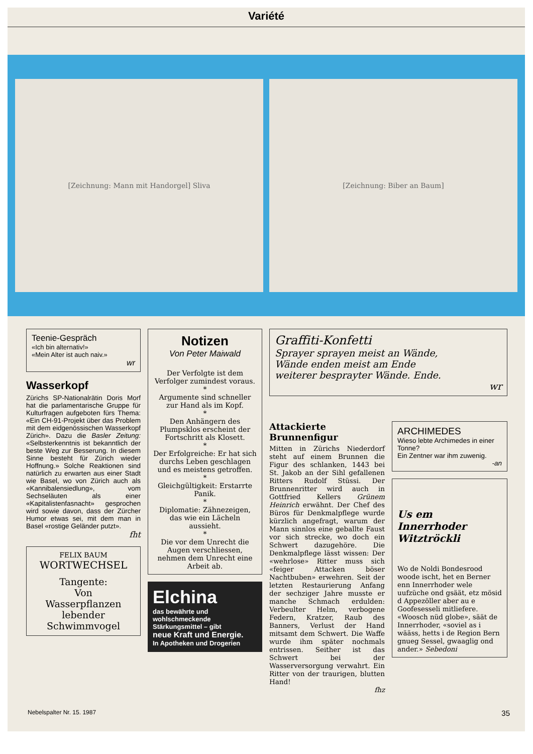Variété
[Zeichnung: Mann mit Handorgel] Sliva
[Zeichnung: Biber an Baum]
Teenie-Gespräch
«Ich bin alternativ!»
«Mein Alter ist auch naiv.»
wr
Wasserkopf
Zürichs SP-Nationalrätin Doris Morf hat die parlamentarische Gruppe für Kulturfragen aufgeboten fürs Thema: «Ein CH-91-Projekt über das Problem mit dem eidgenössischen Wasserkopf Zürich». Dazu die Basler Zeitung: «Selbsterkenntnis ist bekanntlich der beste Weg zur Besserung. In diesem Sinne besteht für Zürich wieder Hoffnung.» Solche Reaktionen sind natürlich zu erwarten aus einer Stadt wie Basel, wo von Zürich auch als «Kannibalensiedlung», vom Sechseläuten als einer «Kapitalistenfasnacht» gesprochen wird sowie davon, dass der Zürcher Humor etwas sei, mit dem man in Basel «rostige Geländer putzt».
fht
FELIX BAUM
WORTWECHSEL
Tangente:
Von
Wasserpflanzen
lebender
Schwimmvogel
Notizen
Von Peter Maiwald
Der Verfolgte ist dem Verfolger zumindest voraus.
*
Argumente sind schneller zur Hand als im Kopf.
*
Den Anhängern des Plumpsklos erscheint der Fortschritt als Klosett.
*
Der Erfolgreiche: Er hat sich durchs Leben geschlagen und es meistens getroffen.
*
Gleichgültigkeit: Erstarrte Panik.
*
Diplomatie: Zähnezeigen, das wie ein Lächeln aussieht.
*
Die vor dem Unrecht die Augen verschliessen, nehmen dem Unrecht eine Arbeit ab.
Elchina
das bewährte und wohlschmeckende Stärkungsmittel – gibt
neue Kraft und Energie.
In Apotheken und Drogerien
Graffiti-Konfetti
Sprayer sprayen meist an Wände,
Wände enden meist am Ende
weiterer besprayter Wände. Ende.
wr
Attackierte Brunnenfigur
Mitten in Zürichs Niederdorf steht auf einem Brunnen die Figur des schlanken, 1443 bei St. Jakob an der Sihl gefallenen Ritters Rudolf Stüssi. Der Brunnenritter wird auch in Gottfried Kellers Grünem Heinrich erwähnt. Der Chef des Büros für Denkmalpflege wurde kürzlich angefragt, warum der Mann sinnlos eine geballte Faust vor sich strecke, wo doch ein Schwert dazugehöre. Die Denkmalpflege lässt wissen: Der «wehrlose» Ritter muss sich «feiger Attacken böser Nachtbuben» erwehren. Seit der letzten Restaurierung Anfang der sechziger Jahre musste er manche Schmach erdulden: Verbeulter Helm, verbogene Federn, Kratzer, Raub des Banners, Verlust der Hand mitsamt dem Schwert. Die Waffe wurde ihm später nochmals entrissen. Seither ist das Schwert bei der Wasserversorgung verwahrt. Ein Ritter von der traurigen, blutten Hand!
fhz
ARCHIMEDES
Wieso lebte Archimedes in einer Tonne?
Ein Zentner war ihm zuwenig.
-an
Us em
Innerrhoder
Witztröckli
Wo de Noldi Bondesrood woode ischt, het en Berner enn Innerrhoder wele uufzüche ond gsäät, etz mösid d Appezöller aber au e Goofesesseli mitliefere. «Woosch nüd globe», säät de Innerrhoder, «soviel as i wääss, hetts i de Region Bern gnueg Sessel, gwaaglig ond ander.» Sebedoni
Nebelspalter Nr. 15. 1987 35